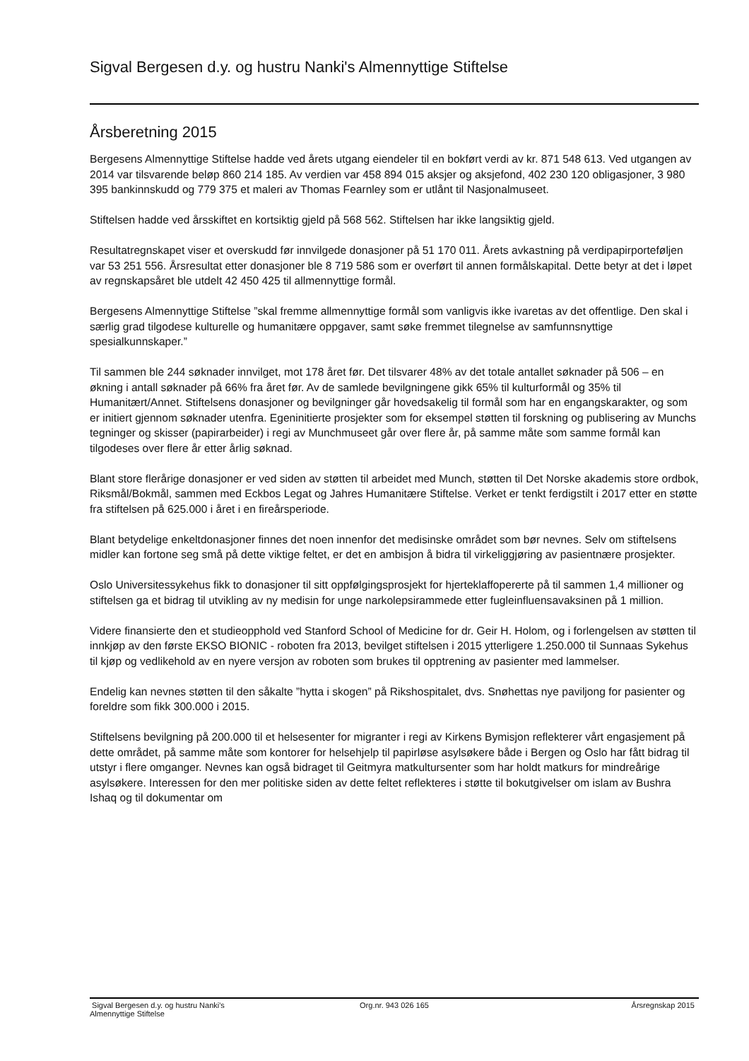Sigval Bergesen d.y. og hustru Nanki's Almennyttige Stiftelse
Årsberetning 2015
Bergesens Almennyttige Stiftelse hadde ved årets utgang eiendeler til en bokført verdi av kr. 871 548 613. Ved utgangen av 2014 var tilsvarende beløp 860 214 185. Av verdien var 458 894 015 aksjer og aksjefond, 402 230 120 obligasjoner, 3 980 395 bankinnskudd og 779 375 et maleri av Thomas Fearnley som er utlånt til Nasjonalmuseet.
Stiftelsen hadde ved årsskiftet en kortsiktig gjeld på 568 562. Stiftelsen har ikke langsiktig gjeld.
Resultatregnskapet viser et overskudd før innvilgede donasjoner på 51 170 011. Årets avkastning på verdipapirporteføljen var 53 251 556. Årsresultat etter donasjoner ble 8 719 586 som er overført til annen formålskapital. Dette betyr at det i løpet av regnskapsåret ble utdelt 42 450 425 til allmennyttige formål.
Bergesens Almennyttige Stiftelse ”skal fremme allmennyttige formål som vanligvis ikke ivaretas av det offentlige. Den skal i særlig grad tilgodese kulturelle og humanitære oppgaver, samt søke fremmet tilegnelse av samfunnsnyttige spesialkunnskaper.”
Til sammen ble 244 søknader innvilget, mot 178 året før. Det tilsvarer 48% av det totale antallet søknader på 506 – en økning i antall søknader på 66% fra året før. Av de samlede bevilgningene gikk 65% til kulturformål og 35% til Humanitært/Annet. Stiftelsens donasjoner og bevilgninger går hovedsakelig til formål som har en engangskarakter, og som er initiert gjennom søknader utenfra. Egeninitierte prosjekter som for eksempel støtten til forskning og publisering av Munchs tegninger og skisser (papirarbeider) i regi av Munchmuseet går over flere år, på samme måte som samme formål kan tilgodeses over flere år etter årlig søknad.
Blant store flerårige donasjoner er ved siden av støtten til arbeidet med Munch, støtten til Det Norske akademis store ordbok, Riksmål/Bokmål, sammen med Eckbos Legat og Jahres Humanitære Stiftelse. Verket er tenkt ferdigstilt i 2017 etter en støtte fra stiftelsen på 625.000 i året i en fireårsperiode.
Blant betydelige enkeltdonasjoner finnes det noen innenfor det medisinske området som bør nevnes. Selv om stiftelsens midler kan fortone seg små på dette viktige feltet, er det en ambisjon å bidra til virkeliggjøring av pasientnære prosjekter.
Oslo Universitessykehus fikk to donasjoner til sitt oppfølgingsprosjekt for hjerteklaffopererte på til sammen 1,4 millioner og stiftelsen ga et bidrag til utvikling av ny medisin for unge narkolepsirammede etter fugleinfluensavaksinen på 1 million.
Videre finansierte den et studieopphold ved Stanford School of Medicine for dr. Geir H. Holom, og i forlengelsen av støtten til innkjøp av den første EKSO BIONIC - roboten fra 2013, bevilget stiftelsen i 2015 ytterligere 1.250.000 til Sunnaas Sykehus til kjøp og vedlikehold av en nyere versjon av roboten som brukes til opptrening av pasienter med lammelser.
Endelig kan nevnes støtten til den såkalte ”hytta i skogen” på Rikshospitalet, dvs. Snøhettas nye paviljong for pasienter og foreldre som fikk 300.000 i 2015.
Stiftelsens bevilgning på 200.000 til et helsesenter for migranter i regi av Kirkens Bymisjon reflekterer vårt engasjement på dette området, på samme måte som kontorer for helsehjelp til papirløse asylsøkere både i Bergen og Oslo har fått bidrag til utstyr i flere omganger. Nevnes kan også bidraget til Geitmyra matkultursenter som har holdt matkurs for mindreårige asylsøkere. Interessen for den mer politiske siden av dette feltet reflekteres i støtte til bokutgivelser om islam av Bushra Ishaq og til dokumentar om
Sigval Bergesen d.y. og hustru Nanki's
Almennyttige Stiftelse
Org.nr. 943 026 165 Årsregnskap 2015